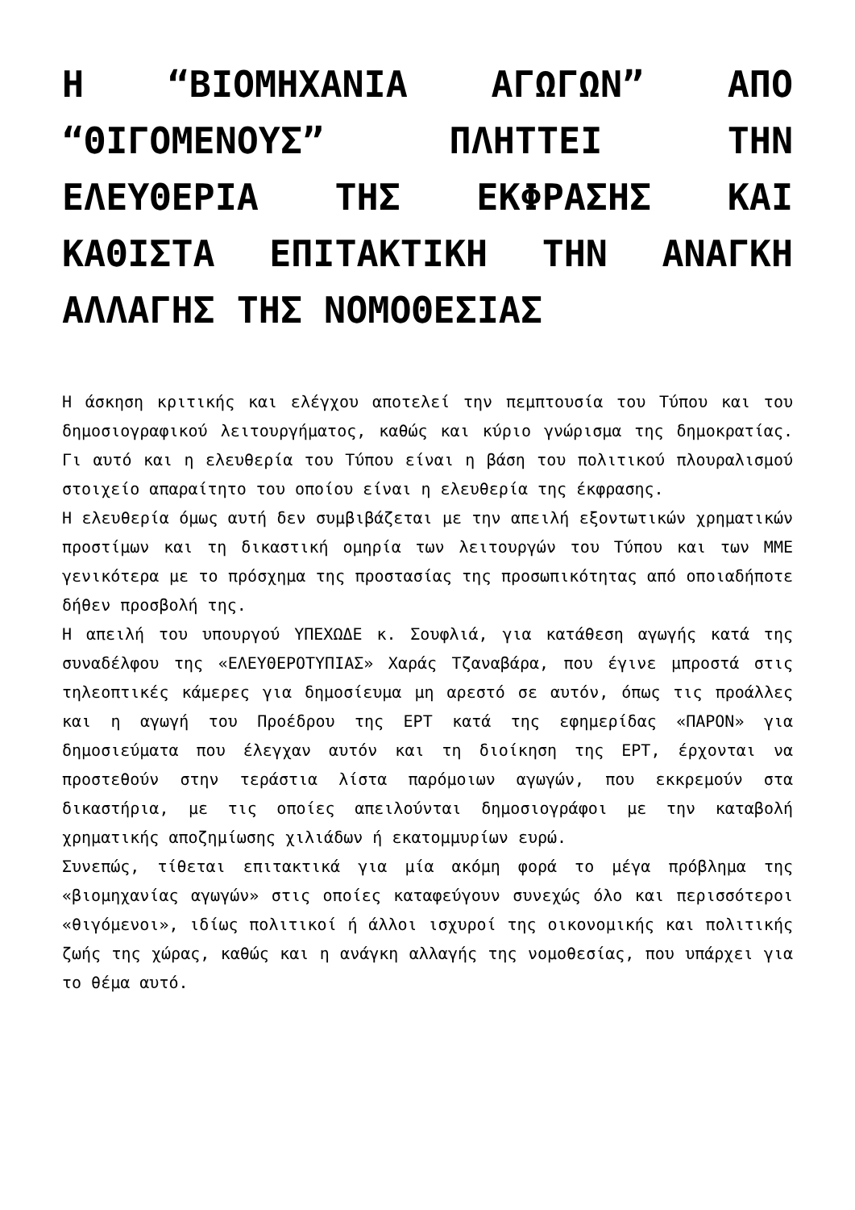Η “ΒΙΟΜΗΧΑΝΙΑ ΑΓΩΓΩΝ” ΑΠΟ “ΘΙΓΟΜΕΝΟΥΣ” ΠΛΗΤΤΕΙ ΤΗΝ ΕΛΕΥΘΕΡΙΑ ΤΗΣ ΕΚΦΡΑΣΗΣ ΚΑΙ ΚΑΘΙΣΤΑ ΕΠΙΤΑΚΤΙΚΗ ΤΗΝ ΑΝΑΓΚΗ ΑΛΛΑΓΗΣ ΤΗΣ ΝΟΜΟΘΕΣΙΑΣ
Η άσκηση κριτικής και ελέγχου αποτελεί την πεμπτουσία του Τύπου και του δημοσιογραφικού λειτουργήματος, καθώς και κύριο γνώρισμα της δημοκρατίας. Γι αυτό και η ελευθερία του Τύπου είναι η βάση του πολιτικού πλουραλισμού στοιχείο απαραίτητο του οποίου είναι η ελευθερία της έκφρασης.
Η ελευθερία όμως αυτή δεν συμβιβάζεται με την απειλή εξοντωτικών χρηματικών προστίμων και τη δικαστική ομηρία των λειτουργών του Τύπου και των ΜΜΕ γενικότερα με το πρόσχημα της προστασίας της προσωπικότητας από οποιαδήποτε δήθεν προσβολή της.
Η απειλή του υπουργού ΥΠΕΧΩΔΕ κ. Σουφλιά, για κατάθεση αγωγής κατά της συναδέλφου της «ΕΛΕΥΘΕΡΟΤΥΠΙΑΣ» Χαράς Τζαναβάρα, που έγινε μπροστά στις τηλεοπτικές κάμερες για δημοσίευμα μη αρεστό σε αυτόν, όπως τις προάλλες και η αγωγή του Προέδρου της ΕΡΤ κατά της εφημερίδας «ΠΑΡΟΝ» για δημοσιεύματα που έλεγχαν αυτόν και τη διοίκηση της ΕΡΤ, έρχονται να προστεθούν στην τεράστια λίστα παρόμοιων αγωγών, που εκκρεμούν στα δικαστήρια, με τις οποίες απειλούνται δημοσιογράφοι με την καταβολή χρηματικής αποζημίωσης χιλιάδων ή εκατομμυρίων ευρώ.
Συνεπώς, τίθεται επιτακτικά για μία ακόμη φορά το μέγα πρόβλημα της «βιομηχανίας αγωγών» στις οποίες καταφεύγουν συνεχώς όλο και περισσότεροι «θιγόμενοι», ιδίως πολιτικοί ή άλλοι ισχυροί της οικονομικής και πολιτικής ζωής της χώρας, καθώς και η ανάγκη αλλαγής της νομοθεσίας, που υπάρχει για το θέμα αυτό.